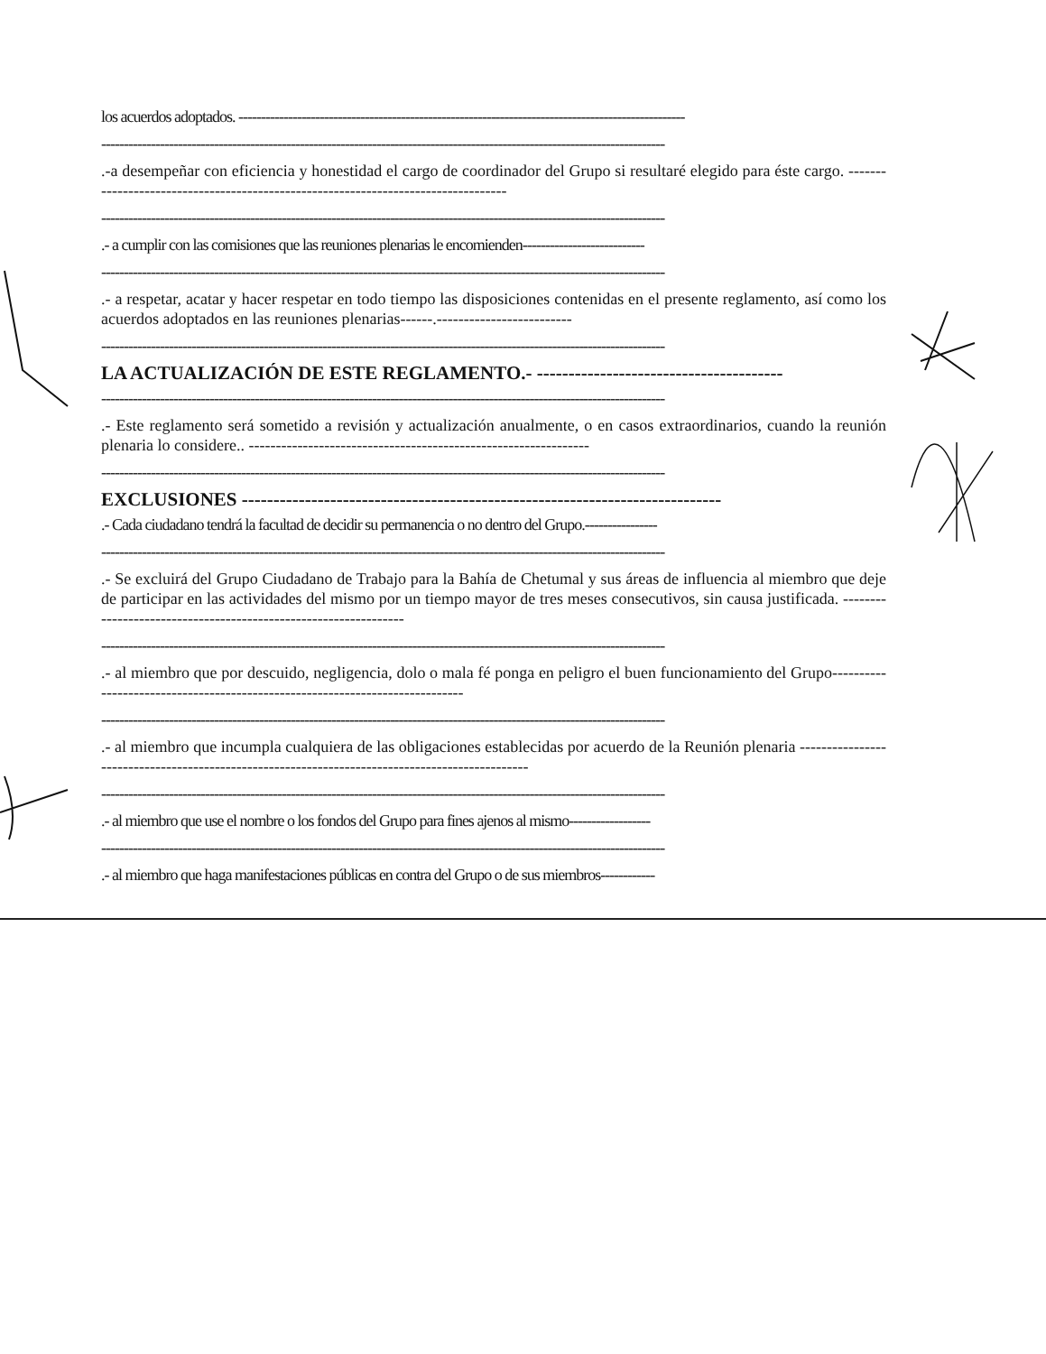los acuerdos adoptados. ---------------------------------------------------------------------------------------------------
-----------------------------------------------------------------------------------------------------------------------------
.-a desempeñar con eficiencia y honestidad el cargo de coordinador del Grupo si resultaré elegido para éste cargo. ----------------------------------------------------------------------------------
-----------------------------------------------------------------------------------------------------------------------------
.- a cumplir con las comisiones que las reuniones plenarias le encomienden---------------------------
-----------------------------------------------------------------------------------------------------------------------------
.- a respetar, acatar y hacer respetar en todo tiempo las disposiciones contenidas en el presente reglamento, así como los acuerdos adoptados en las reuniones plenarias------.-------------------------
-----------------------------------------------------------------------------------------------------------------------------
LA ACTUALIZACIÓN DE ESTE REGLAMENTO.- ---------------------------------------
-----------------------------------------------------------------------------------------------------------------------------
.- Este reglamento será sometido a revisión y actualización anualmente, o en casos extraordinarios, cuando la reunión plenaria lo considere.. ---------------------------------------------------------------
-----------------------------------------------------------------------------------------------------------------------------
EXCLUSIONES ----------------------------------------------------------------------------
.- Cada ciudadano tendrá la facultad de decidir su permanencia o no dentro del Grupo.----------------
-----------------------------------------------------------------------------------------------------------------------------
.- Se excluirá del Grupo Ciudadano de Trabajo para la Bahía de Chetumal y sus áreas de influencia al miembro que deje de participar en las actividades del mismo por un tiempo mayor de tres meses consecutivos, sin causa justificada. ----------------------------------------------------------------
-----------------------------------------------------------------------------------------------------------------------------
.- al miembro que por descuido, negligencia, dolo o mala fé ponga en peligro el buen funcionamiento del Grupo-----------------------------------------------------------------------------
-----------------------------------------------------------------------------------------------------------------------------
.- al miembro que incumpla cualquiera de las obligaciones establecidas por acuerdo de la Reunión plenaria -----------------------------------------------------------------------------------------------
-----------------------------------------------------------------------------------------------------------------------------
.- al miembro que use el nombre o los fondos del Grupo para fines ajenos al mismo------------------
-----------------------------------------------------------------------------------------------------------------------------
.- al miembro que haga manifestaciones públicas en contra del Grupo o de sus miembros------------